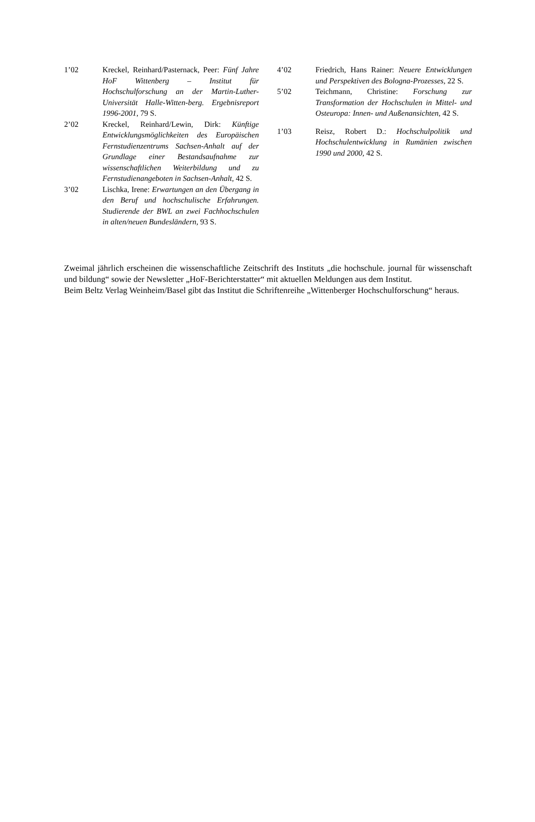1’02 Kreckel, Reinhard/Pasternack, Peer: Fünf Jahre HoF Wittenberg – Institut für Hochschulforschung an der Martin-Luther-Universität Halle-Witten-berg. Ergebnisreport 1996-2001, 79 S.
2’02 Kreckel, Reinhard/Lewin, Dirk: Künftige Entwicklungsmöglichkeiten des Europäischen Fernstudienzentrums Sachsen-Anhalt auf der Grundlage einer Bestandsaufnahme zur wissenschaftlichen Weiterbildung und zu Fernstudienangeboten in Sachsen-Anhalt, 42 S.
3’02 Lischka, Irene: Erwartungen an den Übergang in den Beruf und hochschulische Erfahrungen. Studierende der BWL an zwei Fachhochschulen in alten/neuen Bundesländern, 93 S.
4’02 Friedrich, Hans Rainer: Neuere Entwicklungen und Perspektiven des Bologna-Prozesses, 22 S.
5’02 Teichmann, Christine: Forschung zur Transformation der Hochschulen in Mittel- und Osteuropa: Innen- und Außenansichten, 42 S.
1’03 Reisz, Robert D.: Hochschulpolitik und Hochschulentwicklung in Rumänien zwischen 1990 und 2000, 42 S.
Zweimal jährlich erscheinen die wissenschaftliche Zeitschrift des Instituts „die hochschule. journal für wissenschaft und bildung“ sowie der Newsletter „HoF-Berichterstatter“ mit aktuellen Meldungen aus dem Institut.
Beim Beltz Verlag Weinheim/Basel gibt das Institut die Schriftenreihe „Wittenberger Hochschulforschung“ heraus.